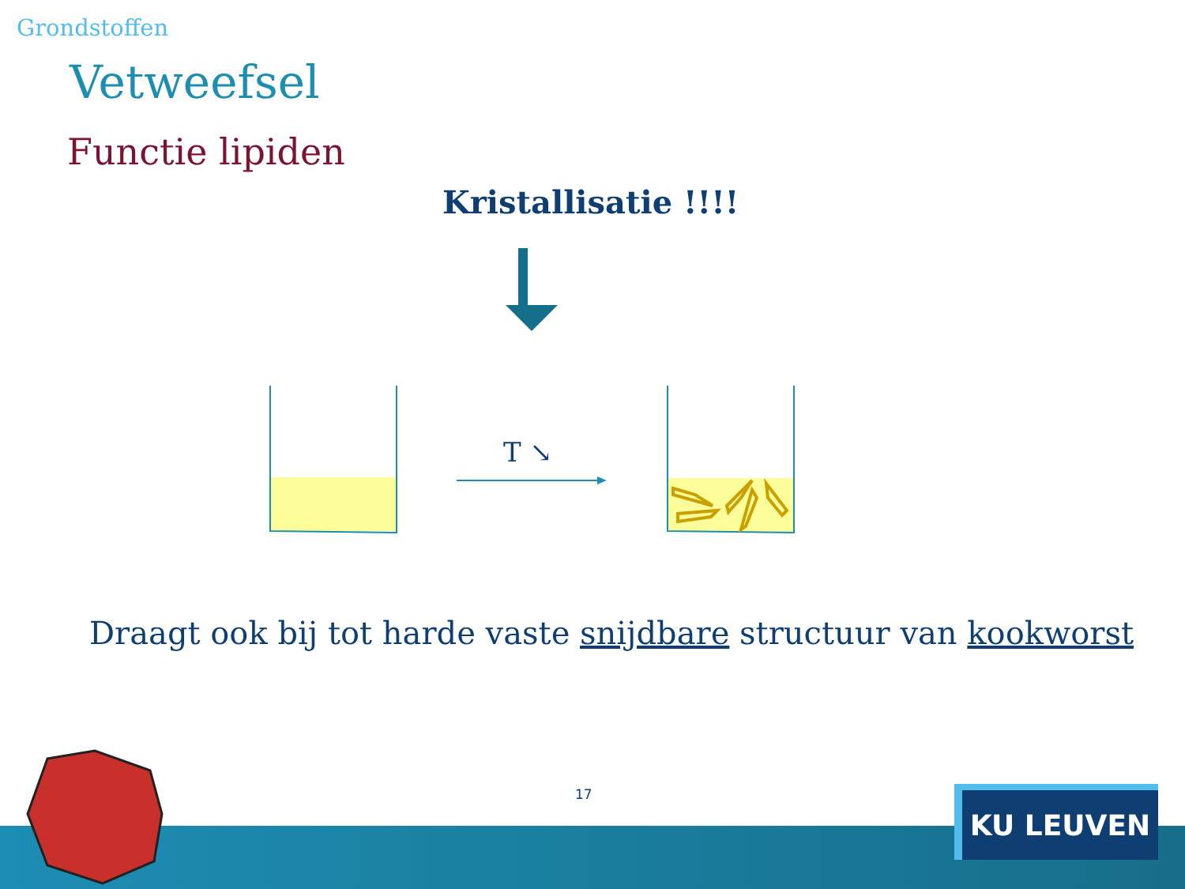Grondstoffen
Vetweefsel
Functie lipiden
Kristallisatie !!!!
T ↘
Draagt ook bij tot harde vaste snijdbare structuur van kookworst
17 KU LEUVEN